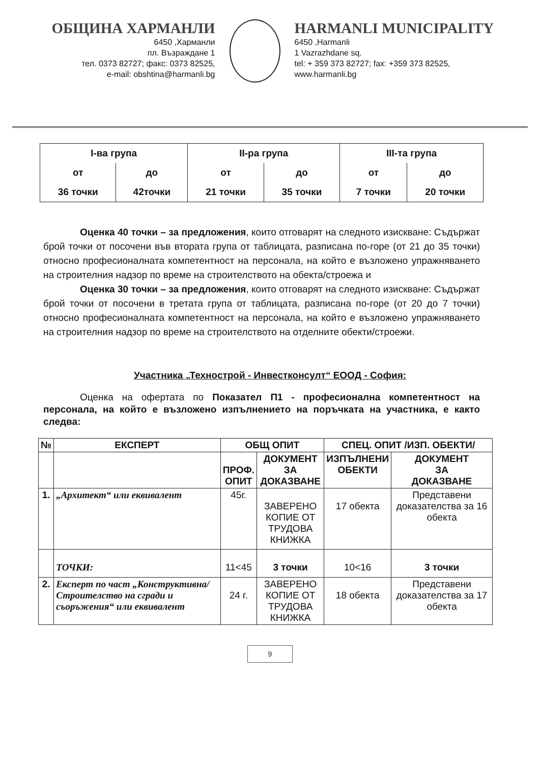ОБЩИНА ХАРМАНЛИ
6450 ,Харманли
пл. Възраждане 1
тел. 0373 82727; факс: 0373 82525,
e-mail: obshtina@harmanli.bg
HARMANLI MUNICIPALITY
6450 ,Harmanli
1 Vazrazhdane sq.
tel: + 359 373 82727; fax: +359 373 82525,
www.harmanli.bg
| I-ва група | | II-ра група | | III-та група | |
| от | до | от | до | от | до |
| 36 точки | 42точки | 21 точки | 35 точки | 7 точки | 20 точки |
Оценка 40 точки – за предложения, които отговарят на следното изискване: Съдържат брой точки от посочени във втората група от таблицата, разписана по-горе (от 21 до 35 точки) относно професионалната компетентност на персонала, на който е възложено упражняването на строителния надзор по време на строителството на обекта/строежа и
Оценка 30 точки – за предложения, които отговарят на следното изискване: Съдържат брой точки от посочени в третата група от таблицата, разписана по-горе (от 20 до 7 точки) относно професионалната компетентност на персонала, на който е възложено упражняването на строителния надзор по време на строителството на отделните обекти/строежи.
Участника „Технострой - Инвестконсулт“ ЕООД - София:
Оценка на офертата по Показател П1 - професионална компетентност на персонала, на който е възложено изпълнението на поръчката на участника, е както следва:
| № | ЕКСПЕРТ | ОБЩ ОПИТ | | СПЕЦ. ОПИТ /ИЗП. ОБЕКТИ/ | |
| --- | --- | --- | --- | --- | --- |
| | | ПРОФ. ОПИТ | ДОКУМЕНТ ЗА ДОКАЗВАНЕ | ИЗПЪЛНЕНИ ОБЕКТИ | ДОКУМЕНТ ЗА ДОКАЗВАНЕ |
| 1. | „Архитект“ или еквивалент | 45г. | ЗАВЕРЕНО КОПИЕ ОТ ТРУДОВА КНИЖКА | 17 обекта | Представени доказателства за 16 обекта |
| | ТОЧКИ: | 11<45 | 3 точки | 10<16 | 3 точки |
| 2. | Експерт по част „Конструктивна/Строителство на сгради и съоръжения“ или еквивалент | 24 г. | ЗАВЕРЕНО КОПИЕ ОТ ТРУДОВА КНИЖКА | 18 обекта | Представени доказателства за 17 обекта |
9